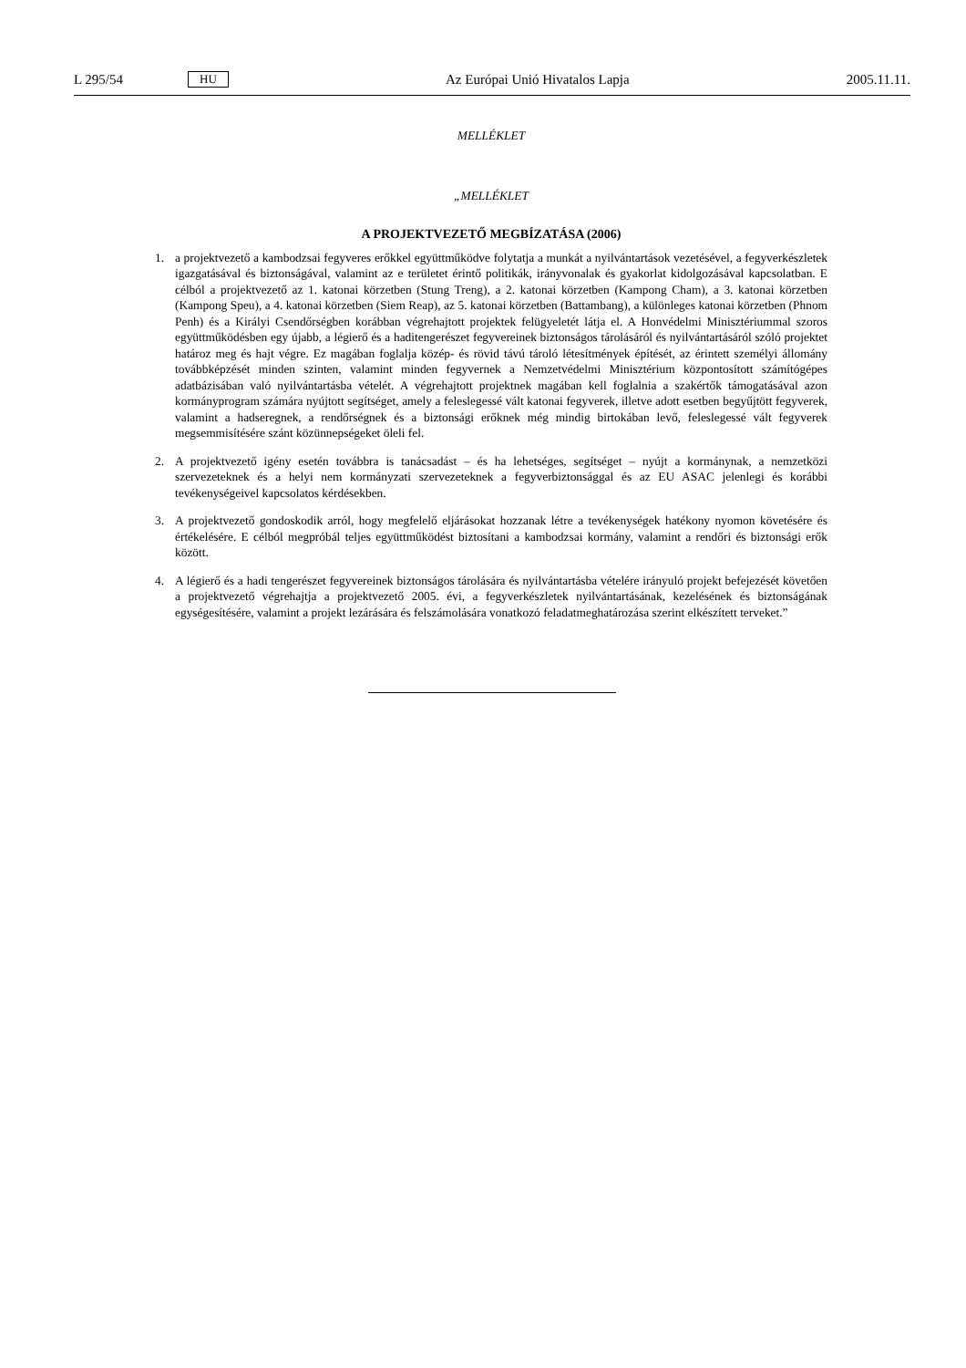L 295/54 HU Az Európai Unió Hivatalos Lapja 2005.11.11.
MELLÉKLET
„MELLÉKLET
A PROJEKTVEZETŐ MEGBÍZATÁSA (2006)
1. a projektvezető a kambodzsai fegyveres erőkkel együttműködve folytatja a munkát a nyilvántartások vezetésével, a fegyverkészletek igazgatásával és biztonságával, valamint az e területet érintő politikák, irányvonalak és gyakorlat kidolgozásával kapcsolatban. E célból a projektvezető az 1. katonai körzetben (Stung Treng), a 2. katonai körzetben (Kampong Cham), a 3. katonai körzetben (Kampong Speu), a 4. katonai körzetben (Siem Reap), az 5. katonai körzetben (Battambang), a különleges katonai körzetben (Phnom Penh) és a Királyi Csendőrségben korábban végrehajtott projektek felügyeletét látja el. A Honvédelmi Minisztériummal szoros együttműködésben egy újabb, a légierő és a haditengerészet fegyvereinek biztonságos tárolásáról és nyilvántartásáról szóló projektet határoz meg és hajt végre. Ez magában foglalja közép- és rövid távú tároló létesítmények építését, az érintett személyi állomány továbbképzését minden szinten, valamint minden fegyvernek a Nemzetvédelmi Minisztérium központosított számítógépes adatbázisában való nyilvántartásba vételét. A végrehajtott projektnek magában kell foglalnia a szakértők támogatásával azon kormányprogram számára nyújtott segítséget, amely a feleslegessé vált katonai fegyverek, illetve adott esetben begyűjtött fegyverek, valamint a hadseregnek, a rendőrségnek és a biztonsági erőknek még mindig birtokában levő, feleslegessé vált fegyverek megsemmisítésére szánt közünnepségeket öleli fel.
2. A projektvezető igény esetén továbbra is tanácsadást – és ha lehetséges, segítséget – nyújt a kormánynak, a nemzetközi szervezeteknek és a helyi nem kormányzati szervezeteknek a fegyverbiztonsággal és az EU ASAC jelenlegi és korábbi tevékenységeivel kapcsolatos kérdésekben.
3. A projektvezető gondoskodik arról, hogy megfelelő eljárásokat hozzanak létre a tevékenységek hatékony nyomon követésére és értékelésére. E célból megpróbál teljes együttműködést biztosítani a kambodzsai kormány, valamint a rendőri és biztonsági erők között.
4. A légierő és a hadi tengerészet fegyvereinek biztonságos tárolására és nyilvántartásba vételére irányuló projekt befejezését követően a projektvezető végrehajtja a projektvezető 2005. évi, a fegyverkészletek nyilvántartásának, kezelésének és biztonságának egységesítésére, valamint a projekt lezárására és felszámolására vonatkozó feladatmeghatározása szerint elkészített terveket.”